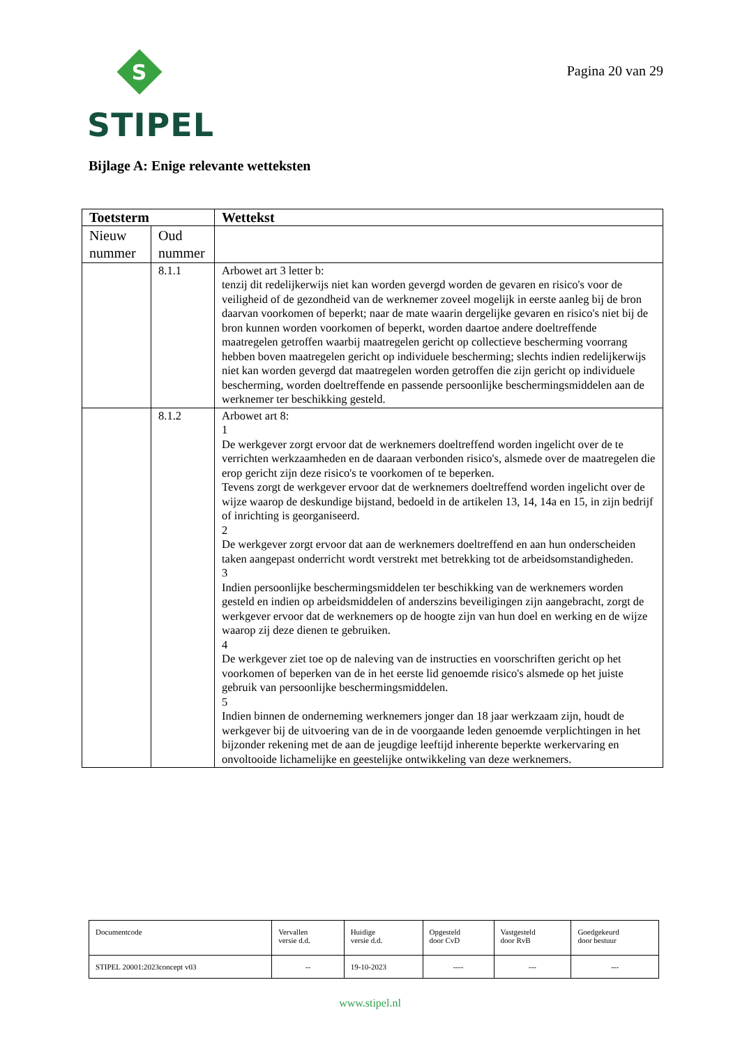S
STIPEL
Pagina 20 van 29
Bijlage A: Enige relevante wetteksten
| Toetsterm | | Wettekst |
| --- | --- | --- |
| Nieuw nummer | Oud nummer | |
| | 8.1.1 | Arbowet art 3 letter b: tenzij dit redelijkerwijs niet kan worden gevergd worden de gevaren en risico's voor de veiligheid of de gezondheid van de werknemer zoveel mogelijk in eerste aanleg bij de bron daarvan voorkomen of beperkt; naar de mate waarin dergelijke gevaren en risico's niet bij de bron kunnen worden voorkomen of beperkt, worden daartoe andere doeltreffende maatregelen getroffen waarbij maatregelen gericht op collectieve bescherming voorrang hebben boven maatregelen gericht op individuele bescherming; slechts indien redelijkerwijs niet kan worden gevergd dat maatregelen worden getroffen die zijn gericht op individuele bescherming, worden doeltreffende en passende persoonlijke beschermingsmiddelen aan de werknemer ter beschikking gesteld. |
| | 8.1.2 | Arbowet art 8: 1 De werkgever zorgt ervoor dat de werknemers doeltreffend worden ingelicht over de te verrichten werkzaamheden en de daaraan verbonden risico's, alsmede over de maatregelen die erop gericht zijn deze risico's te voorkomen of te beperken. Tevens zorgt de werkgever ervoor dat de werknemers doeltreffend worden ingelicht over de wijze waarop de deskundige bijstand, bedoeld in de artikelen 13, 14, 14a en 15, in zijn bedrijf of inrichting is georganiseerd. 2 De werkgever zorgt ervoor dat aan de werknemers doeltreffend en aan hun onderscheiden taken aangepast onderricht wordt verstrekt met betrekking tot de arbeidsomstandigheden. 3 Indien persoonlijke beschermingsmiddelen ter beschikking van de werknemers worden gesteld en indien op arbeidsmiddelen of anderszins beveiligingen zijn aangebracht, zorgt de werkgever ervoor dat de werknemers op de hoogte zijn van hun doel en werking en de wijze waarop zij deze dienen te gebruiken. 4 De werkgever ziet toe op de naleving van de instructies en voorschriften gericht op het voorkomen of beperken van de in het eerste lid genoemde risico's alsmede op het juiste gebruik van persoonlijke beschermingsmiddelen. 5 Indien binnen de onderneming werknemers jonger dan 18 jaar werkzaam zijn, houdt de werkgever bij de uitvoering van de in de voorgaande leden genoemde verplichtingen in het bijzonder rekening met de aan de jeugdige leeftijd inherente beperkte werkervaring en onvoltooide lichamelijke en geestelijke ontwikkeling van deze werknemers. |
| Documentcode | Vervallen versie d.d. | Huidige versie d.d. | Opgesteld door CvD | Vastgesteld door RvB | Goedgekeurd door bestuur |
| STIPEL 20001:2023concept v03 | -- | 19-10-2023 | ---- | --- | --- |
www.stipel.nl